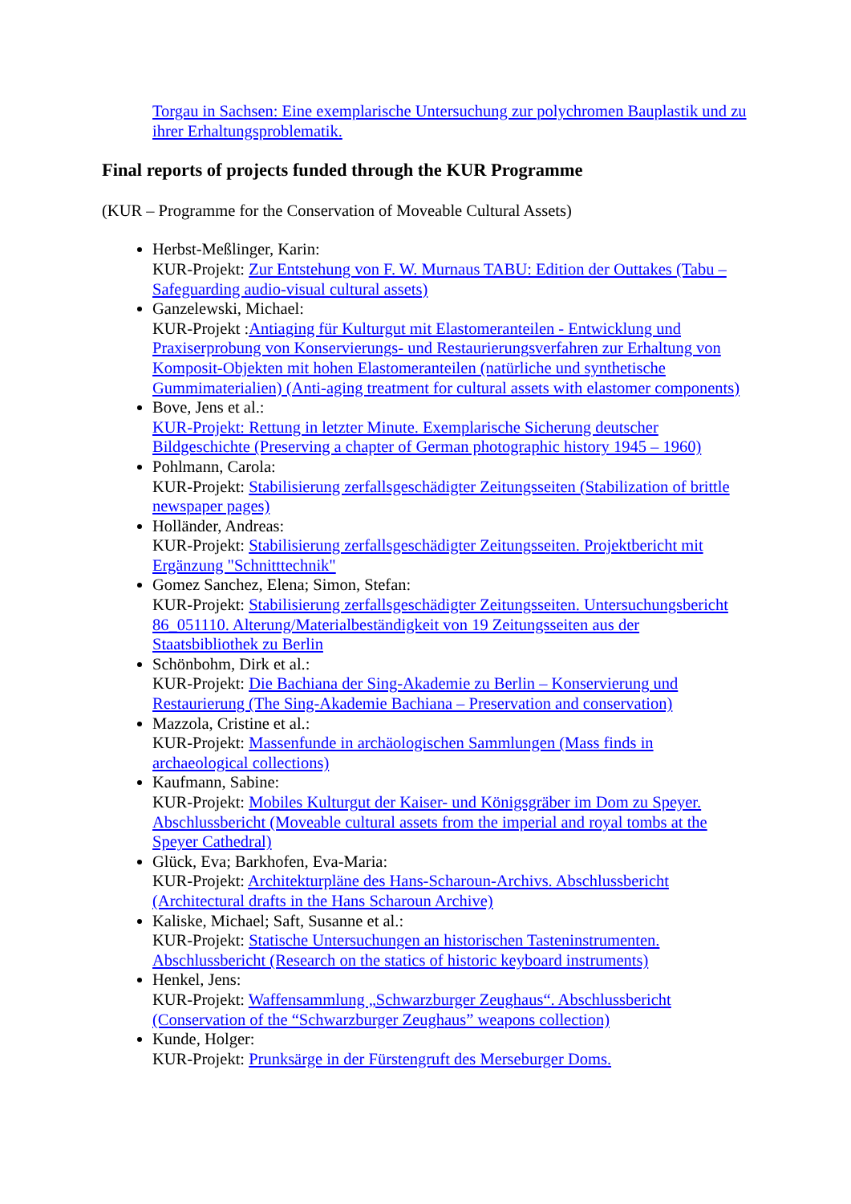Torgau in Sachsen: Eine exemplarische Untersuchung zur polychromen Bauplastik und zu ihrer Erhaltungsproblematik.
Final reports of projects funded through the KUR Programme
(KUR – Programme for the Conservation of Moveable Cultural Assets)
Herbst-Meßlinger, Karin:
KUR-Projekt: Zur Entstehung von F. W. Murnaus TABU: Edition der Outtakes (Tabu – Safeguarding audio-visual cultural assets)
Ganzelewski, Michael:
KUR-Projekt :Antiaging für Kulturgut mit Elastomeranteilen - Entwicklung und Praxiserprobung von Konservierungs- und Restaurierungsverfahren zur Erhaltung von Komposit-Objekten mit hohen Elastomeranteilen (natürliche und synthetische Gummimaterialien) (Anti-aging treatment for cultural assets with elastomer components)
Bove, Jens et al.:
KUR-Projekt: Rettung in letzter Minute. Exemplarische Sicherung deutscher Bildgeschichte (Preserving a chapter of German photographic history 1945 – 1960)
Pohlmann, Carola:
KUR-Projekt: Stabilisierung zerfallsgeschädigter Zeitungsseiten (Stabilization of brittle newspaper pages)
Holländer, Andreas:
KUR-Projekt: Stabilisierung zerfallsgeschädigter Zeitungsseiten. Projektbericht mit Ergänzung "Schnitttechnik"
Gomez Sanchez, Elena; Simon, Stefan:
KUR-Projekt: Stabilisierung zerfallsgeschädigter Zeitungsseiten. Untersuchungsbericht 86_051110. Alterung/Materialbeständigkeit von 19 Zeitungsseiten aus der Staatsbibliothek zu Berlin
Schönbohm, Dirk et al.:
KUR-Projekt: Die Bachiana der Sing-Akademie zu Berlin – Konservierung und Restaurierung (The Sing-Akademie Bachiana – Preservation and conservation)
Mazzola, Cristine et al.:
KUR-Projekt: Massenfunde in archäologischen Sammlungen (Mass finds in archaeological collections)
Kaufmann, Sabine:
KUR-Projekt: Mobiles Kulturgut der Kaiser- und Königsgräber im Dom zu Speyer. Abschlussbericht (Moveable cultural assets from the imperial and royal tombs at the Speyer Cathedral)
Glück, Eva; Barkhofen, Eva-Maria:
KUR-Projekt: Architekturpläne des Hans-Scharoun-Archivs. Abschlussbericht (Architectural drafts in the Hans Scharoun Archive)
Kaliske, Michael; Saft, Susanne et al.:
KUR-Projekt: Statische Untersuchungen an historischen Tasteninstrumenten. Abschlussbericht (Research on the statics of historic keyboard instruments)
Henkel, Jens:
KUR-Projekt: Waffensammlung „Schwarzburger Zeughaus“. Abschlussbericht (Conservation of the “Schwarzburger Zeughaus” weapons collection)
Kunde, Holger:
KUR-Projekt: Prunksärge in der Fürstengruft des Merseburger Doms.